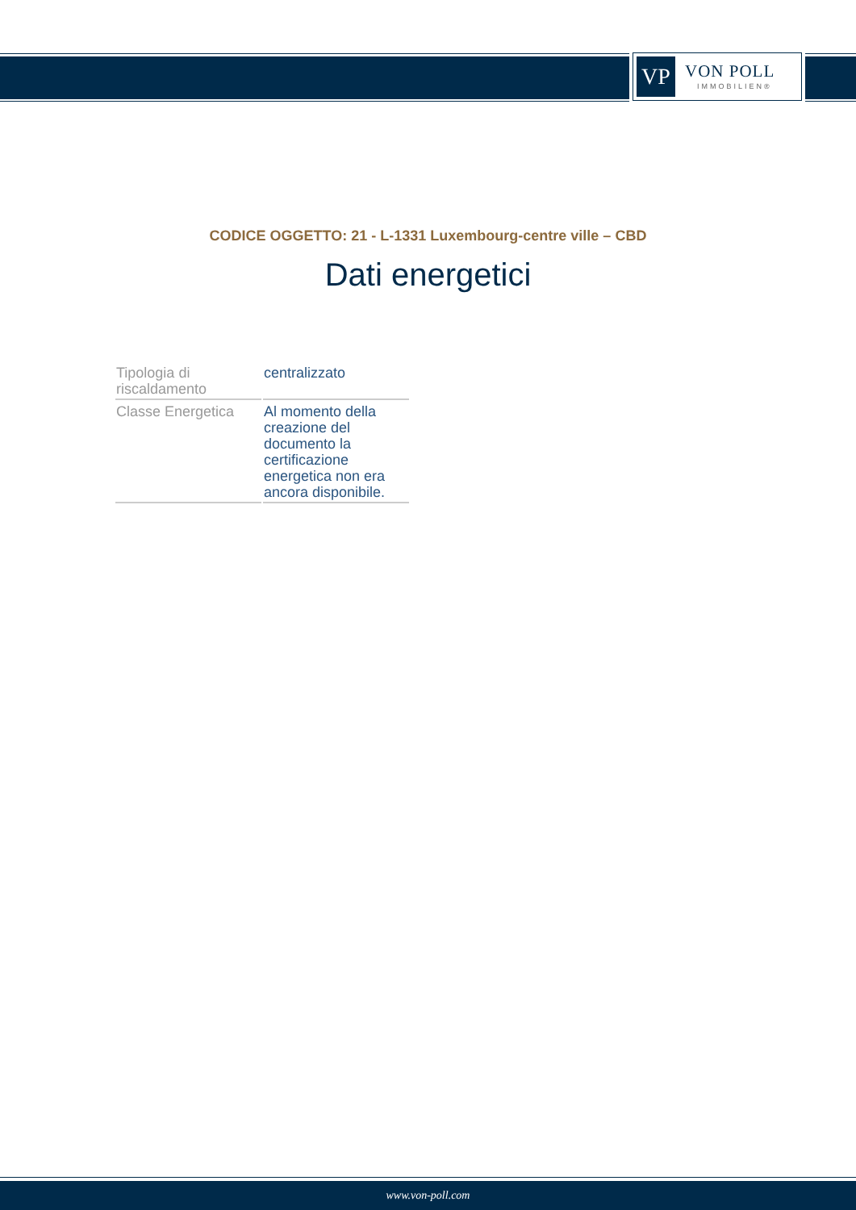VP
VON POLL
IMMOBILIEN®
CODICE OGGETTO: 21 - L-1331 Luxembourg-centre ville – CBD
Dati energetici
| Tipologia di riscaldamento | centralizzato |
| Classe Energetica | Al momento della creazione del documento la certificazione energetica non era ancora disponibile. |
www.von-poll.com